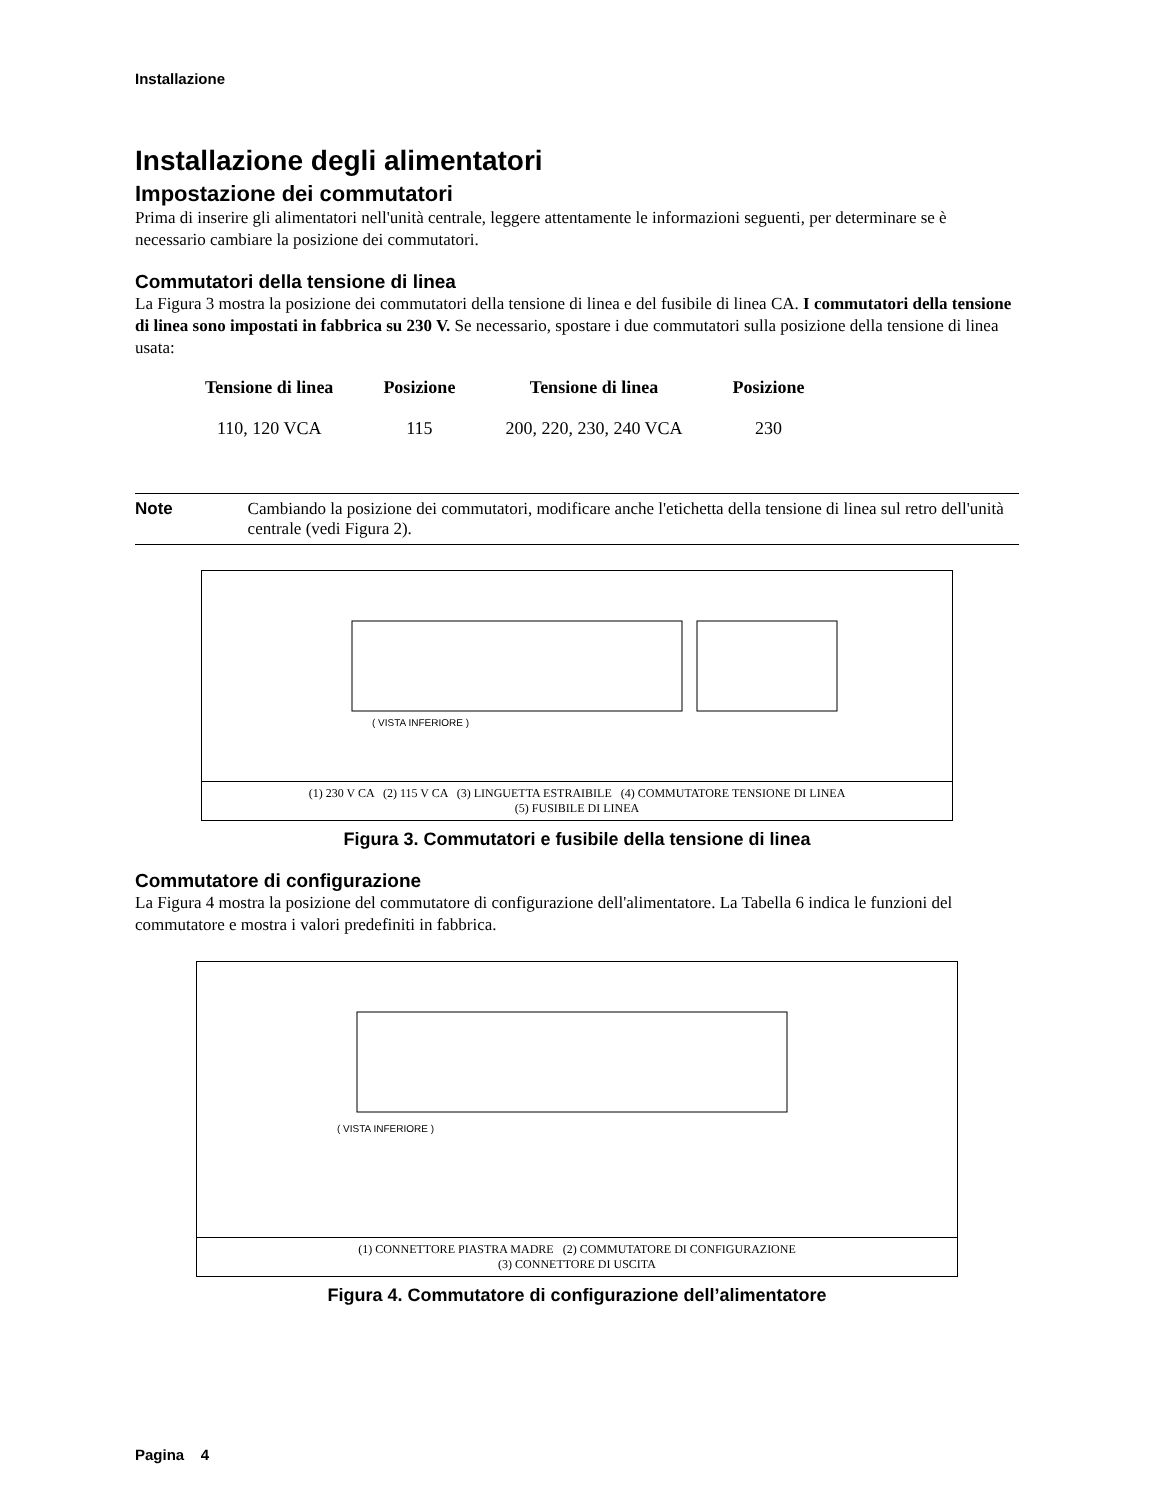Installazione
Installazione degli alimentatori
Impostazione dei commutatori
Prima di inserire gli alimentatori nell'unità centrale, leggere attentamente le informazioni seguenti, per determinare se è necessario cambiare la posizione dei commutatori.
Commutatori della tensione di linea
La Figura 3 mostra la posizione dei commutatori della tensione di linea e del fusibile di linea CA. I commutatori della tensione di linea sono impostati in fabbrica su 230 V. Se necessario, spostare i due commutatori sulla posizione della tensione di linea usata:
| Tensione di linea | Posizione | Tensione di linea | Posizione |
| --- | --- | --- | --- |
| 110, 120 VCA | 115 | 200, 220, 230, 240 VCA | 230 |
Note Cambiando la posizione dei commutatori, modificare anche l'etichetta della tensione di linea sul retro dell'unità centrale (vedi Figura 2).
( VISTA INFERIORE )
(1) 230 V CA (2) 115 V CA (3) LINGUETTA ESTRAIBILE (4) COMMUTATORE TENSIONE DI LINEA
(5) FUSIBILE DI LINEA
Figura 3. Commutatori e fusibile della tensione di linea
Commutatore di configurazione
La Figura 4 mostra la posizione del commutatore di configurazione dell'alimentatore. La Tabella 6 indica le funzioni del commutatore e mostra i valori predefiniti in fabbrica.
( VISTA INFERIORE )
(1) CONNETTORE PIASTRA MADRE (2) COMMUTATORE DI CONFIGURAZIONE
(3) CONNETTORE DI USCITA
Figura 4. Commutatore di configurazione dell’alimentatore
Pagina 4